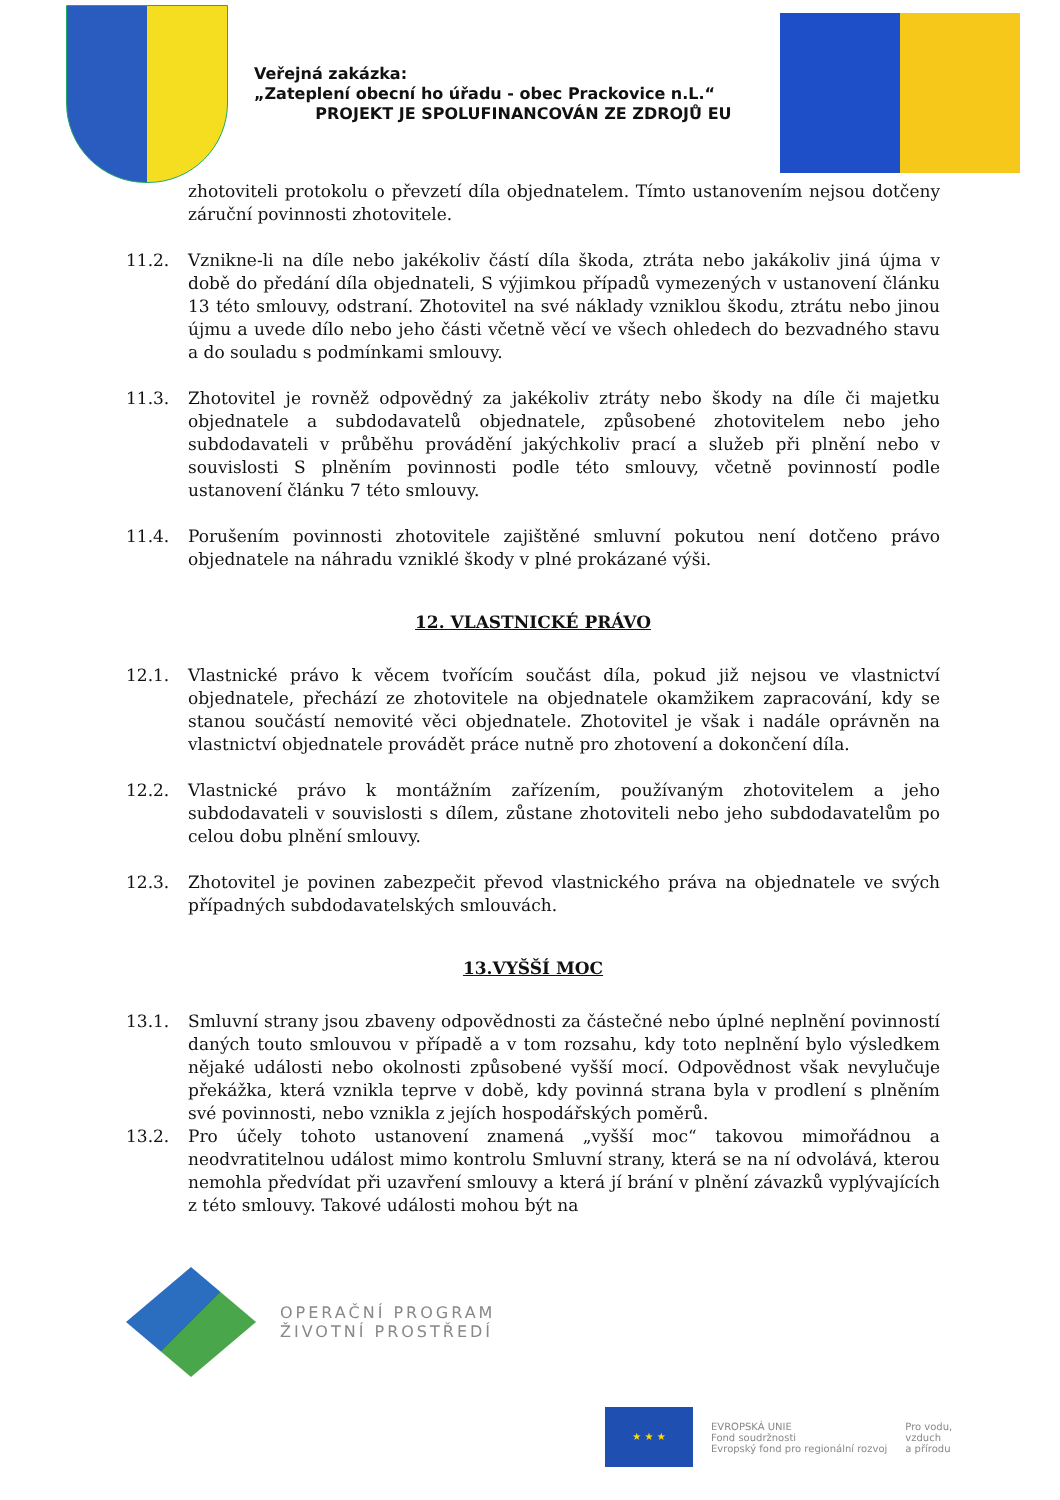Veřejná zakázka:
„Zateplení obecní ho úřadu - obec Prackovice n.L.“
PROJEKT JE SPOLUFINANCOVÁN ZE ZDROJŮ EU
zhotoviteli protokolu o převzetí díla objednatelem. Tímto ustanovením nejsou dotčeny záruční povinnosti zhotovitele.
11.2. Vznikne-li na díle nebo jakékoliv částí díla škoda, ztráta nebo jakákoliv jiná újma v době do předání díla objednateli, S výjimkou případů vymezených v ustanovení článku 13 této smlouvy, odstraní. Zhotovitel na své náklady vzniklou škodu, ztrátu nebo jinou újmu a uvede dílo nebo jeho části včetně věcí ve všech ohledech do bezvadného stavu a do souladu s podmínkami smlouvy.
11.3. Zhotovitel je rovněž odpovědný za jakékoliv ztráty nebo škody na díle či majetku objednatele a subdodavatelů objednatele, způsobené zhotovitelem nebo jeho subdodavateli v průběhu provádění jakýchkoliv prací a služeb při plnění nebo v souvislosti S plněním povinnosti podle této smlouvy, včetně povinností podle ustanovení článku 7 této smlouvy.
11.4. Porušením povinnosti zhotovitele zajištěné smluvní pokutou není dotčeno právo objednatele na náhradu vzniklé škody v plné prokázané výši.
12. VLASTNICKÉ PRÁVO
12.1. Vlastnické právo k věcem tvořícím součást díla, pokud již nejsou ve vlastnictví objednatele, přechází ze zhotovitele na objednatele okamžikem zapracování, kdy se stanou součástí nemovité věci objednatele. Zhotovitel je však i nadále oprávněn na vlastnictví objednatele provádět práce nutně pro zhotovení a dokončení díla.
12.2. Vlastnické právo k montážním zařízením, používaným zhotovitelem a jeho subdodavateli v souvislosti s dílem, zůstane zhotoviteli nebo jeho subdodavatelům po celou dobu plnění smlouvy.
12.3. Zhotovitel je povinen zabezpečit převod vlastnického práva na objednatele ve svých případných subdodavatelských smlouvách.
13.VYŠŠÍ MOC
13.1. Smluvní strany jsou zbaveny odpovědnosti za částečné nebo úplné neplnění povinností daných touto smlouvou v případě a v tom rozsahu, kdy toto neplnění bylo výsledkem nějaké události nebo okolnosti způsobené vyšší mocí. Odpovědnost však nevylučuje překážka, která vznikla teprve v době, kdy povinná strana byla v prodlení s plněním své povinnosti, nebo vznikla z jejích hospodářských poměrů.
13.2. Pro účely tohoto ustanovení znamená „vyšší moc“ takovou mimořádnou a neodvratitelnou událost mimo kontrolu Smluvní strany, která se na ní odvolává, kterou nemohla předvídat při uzavření smlouvy a která jí brání v plnění závazků vyplývajících z této smlouvy. Takové události mohou být na
OPERAČNÍ PROGRAM
ŽIVOTNÍ PROSTŘEDÍ
★ ★ ★
EVROPSKÁ UNIE
Fond soudržnosti
Evropský fond pro regionální rozvoj
Pro vodu,
vzduch
a přírodu